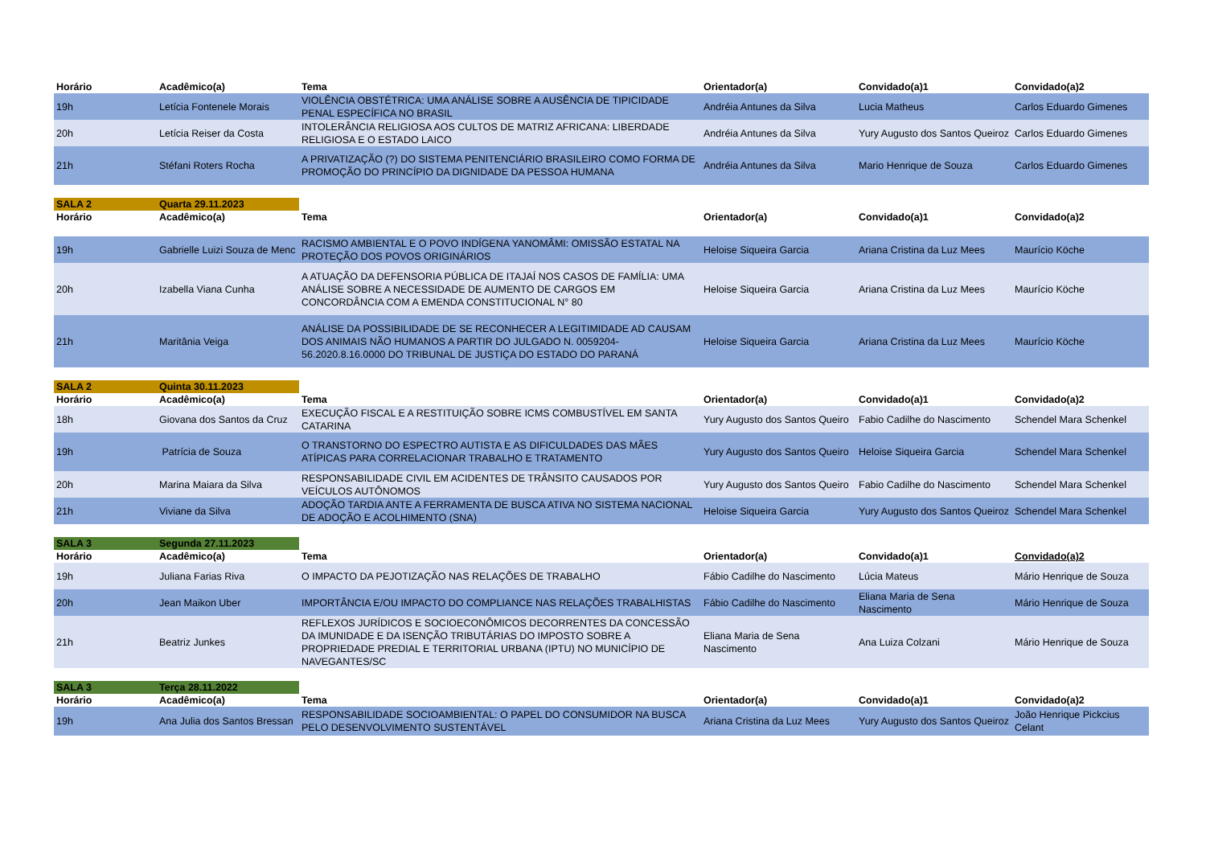| Horário | Acadêmico(a) | Tema | Orientador(a) | Convidado(a)1 | Convidado(a)2 |
| --- | --- | --- | --- | --- | --- |
| 19h | Letícia Fontenele Morais | VIOLÊNCIA OBSTÉTRICA: UMA ANÁLISE SOBRE A AUSÊNCIA DE TIPICIDADE PENAL ESPECÍFICA NO BRASIL | Andréia Antunes da Silva | Lucia Matheus | Carlos Eduardo Gimenes |
| 20h | Letícia Reiser da Costa | INTOLERÂNCIA RELIGIOSA AOS CULTOS DE MATRIZ AFRICANA: LIBERDADE RELIGIOSA E O ESTADO LAICO | Andréia Antunes da Silva | Yury Augusto dos Santos Queiroz | Carlos Eduardo Gimenes |
| 21h | Stéfani Roters Rocha | A PRIVATIZAÇÃO (?) DO SISTEMA PENITENCIÁRIO BRASILEIRO COMO FORMA DE PROMOÇÃO DO PRINCÍPIO DA DIGNIDADE DA PESSOA HUMANA | Andréia Antunes da Silva | Mario Henrique de Souza | Carlos Eduardo Gimenes |
| SALA 2 | Quarta 29.11.2023 | | | | |
| Horário | Acadêmico(a) | Tema | Orientador(a) | Convidado(a)1 | Convidado(a)2 |
| 19h | Gabrielle Luizi Souza de Menc | RACISMO AMBIENTAL E O POVO INDÍGENA YANOMÂMI: OMISSÃO ESTATAL NA PROTEÇÃO DOS POVOS ORIGINÁRIOS | Heloise Siqueira Garcia | Ariana Cristina da Luz Mees | Maurício Köche |
| 20h | Izabella Viana Cunha | A ATUAÇÃO DA DEFENSORIA PÚBLICA DE ITAJAÍ NOS CASOS DE FAMÍLIA: UMA ANÁLISE SOBRE A NECESSIDADE DE AUMENTO DE CARGOS EM CONCORDÂNCIA COM A EMENDA CONSTITUCIONAL N° 80 | Heloise Siqueira Garcia | Ariana Cristina da Luz Mees | Maurício Köche |
| 21h | Maritânia Veiga | ANÁLISE DA POSSIBILIDADE DE SE RECONHECER A LEGITIMIDADE AD CAUSAM DOS ANIMAIS NÃO HUMANOS A PARTIR DO JULGADO N. 0059204-56.2020.8.16.0000 DO TRIBUNAL DE JUSTIÇA DO ESTADO DO PARANÁ | Heloise Siqueira Garcia | Ariana Cristina da Luz Mees | Maurício Köche |
| SALA 2 | Quinta 30.11.2023 | | | | |
| Horário | Acadêmico(a) | Tema | Orientador(a) | Convidado(a)1 | Convidado(a)2 |
| 18h | Giovana dos Santos da Cruz | EXECUÇÃO FISCAL E A RESTITUIÇÃO SOBRE ICMS COMBUSTÍVEL EM SANTA CATARINA | Yury Augusto dos Santos Queiro | Fabio Cadilhe do Nascimento | Schendel Mara Schenkel |
| 19h | Patrícia de Souza | O TRANSTORNO DO ESPECTRO AUTISTA E AS DIFICULDADES DAS MÃES ATÍPICAS PARA CORRELACIONAR TRABALHO E TRATAMENTO | Yury Augusto dos Santos Queiro | Heloise Siqueira Garcia | Schendel Mara Schenkel |
| 20h | Marina Maiara da Silva | RESPONSABILIDADE CIVIL EM ACIDENTES DE TRÂNSITO CAUSADOS POR VEÍCULOS AUTÔNOMOS | Yury Augusto dos Santos Queiro | Fabio Cadilhe do Nascimento | Schendel Mara Schenkel |
| 21h | Viviane da Silva | ADOÇÃO TARDIA ANTE A FERRAMENTA DE BUSCA ATIVA NO SISTEMA NACIONAL DE ADOÇÃO E ACOLHIMENTO (SNA) | Heloise Siqueira Garcia | Yury Augusto dos Santos Queiroz | Schendel Mara Schenkel |
| SALA 3 | Segunda 27.11.2023 | | | | |
| Horário | Acadêmico(a) | Tema | Orientador(a) | Convidado(a)1 | Convidado(a)2 |
| 19h | Juliana Farias Riva | O IMPACTO DA PEJOTIZAÇÃO NAS RELAÇÕES DE TRABALHO | Fábio Cadilhe do Nascimento | Lúcia Mateus | Mário Henrique de Souza |
| 20h | Jean Maikon Uber | IMPORTÂNCIA E/OU IMPACTO DO COMPLIANCE NAS RELAÇÕES TRABALHISTAS | Fábio Cadilhe do Nascimento | Eliana Maria de Sena Nascimento | Mário Henrique de Souza |
| 21h | Beatriz Junkes | REFLEXOS JURÍDICOS E SOCIOECONÔMICOS DECORRENTES DA CONCESSÃO DA IMUNIDADE E DA ISENÇÃO TRIBUTÁRIAS DO IMPOSTO SOBRE A PROPRIEDADE PREDIAL E TERRITORIAL URBANA (IPTU) NO MUNICÍPIO DE NAVEGANTES/SC | Eliana Maria de Sena Nascimento | Ana Luiza Colzani | Mário Henrique de Souza |
| SALA 3 | Terça 28.11.2022 | | | | |
| Horário | Acadêmico(a) | Tema | Orientador(a) | Convidado(a)1 | Convidado(a)2 |
| 19h | Ana Julia dos Santos Bressan | RESPONSABILIDADE SOCIOAMBIENTAL: O PAPEL DO CONSUMIDOR NA BUSCA PELO DESENVOLVIMENTO SUSTENTÁVEL | Ariana Cristina da Luz Mees | Yury Augusto dos Santos Queiroz | João Henrique Pickcius Celant |